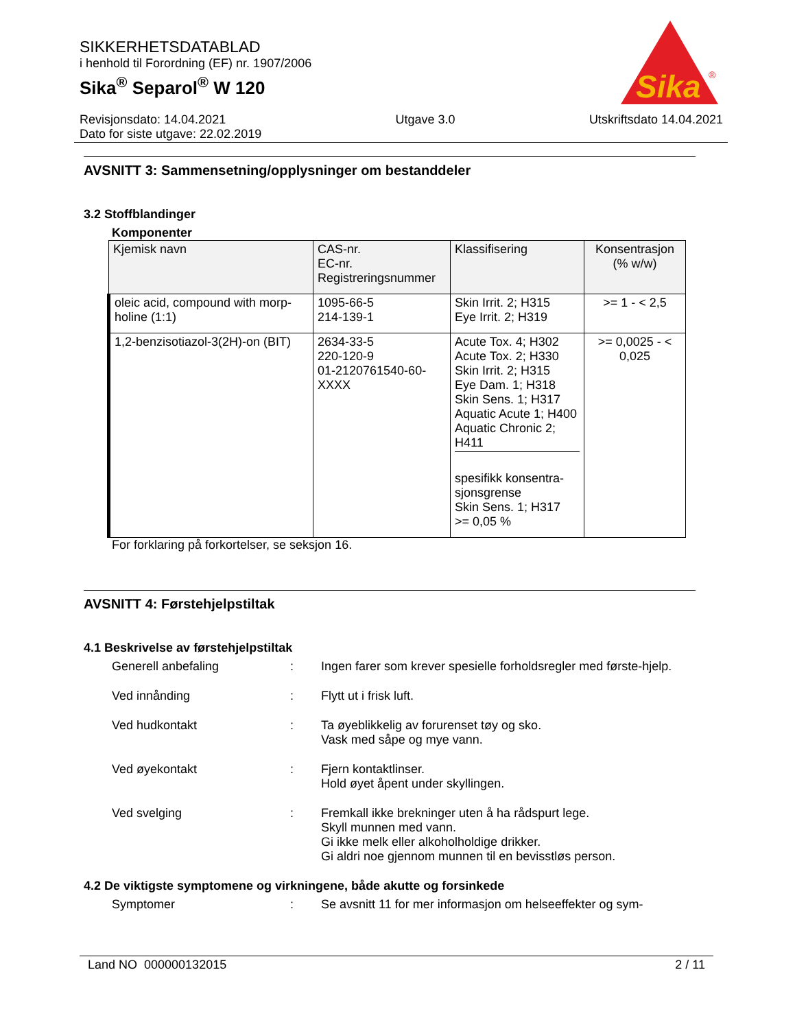SIKKERHETSDATABLAD
i henhold til Forordning (EF) nr. 1907/2006
Sika<sup>®</sup> Separol<sup>®</sup> W 120
Sika
®
Revisjonsdato: 14.04.2021
Dato for siste utgave: 22.02.2019
Utgave 3.0 Utskriftsdato 14.04.2021
AVSNITT 3: Sammensetning/opplysninger om bestanddeler
3.2 Stoffblandinger
Komponenter
| Kjemisk navn | CAS-nr. EC-nr. Registreringsnummer | Klassifisering | Konsentrasjon (% w/w) |
| --- | --- | --- | --- |
| oleic acid, compound with morp-holine (1:1) | 1095-66-5 214-139-1 | Skin Irrit. 2; H315 Eye Irrit. 2; H319 | >= 1 - < 2,5 |
| 1,2-benzisotiazol-3(2H)-on (BIT) | 2634-33-5 220-120-9 01-2120761540-60-XXXX | Acute Tox. 4; H302 Acute Tox. 2; H330 Skin Irrit. 2; H315 Eye Dam. 1; H318 Skin Sens. 1; H317 Aquatic Acute 1; H400 Aquatic Chronic 2; H411 spesifikk konsentra-sjonsgrense Skin Sens. 1; H317 >= 0,05 % | >= 0,0025 - < 0,025 |
For forklaring på forkortelser, se seksjon 16.
AVSNITT 4: Førstehjelpstiltak
4.1 Beskrivelse av førstehjelpstiltak
Generell anbefaling : Ingen farer som krever spesielle forholdsregler med første-hjelp.
Ved innånding : Flytt ut i frisk luft.
Ved hudkontakt : Ta øyeblikkelig av forurenset tøy og sko.
Vask med såpe og mye vann.
Ved øyekontakt : Fjern kontaktlinser.
Hold øyet åpent under skyllingen.
Ved svelging : Fremkall ikke brekninger uten å ha rådspurt lege.
Skyll munnen med vann.
Gi ikke melk eller alkoholholdige drikker.
Gi aldri noe gjennom munnen til en bevisstløs person.
4.2 De viktigste symptomene og virkningene, både akutte og forsinkede
Symptomer : Se avsnitt 11 for mer informasjon om helseeffekter og sym-
Land NO 000000132015 2 / 11